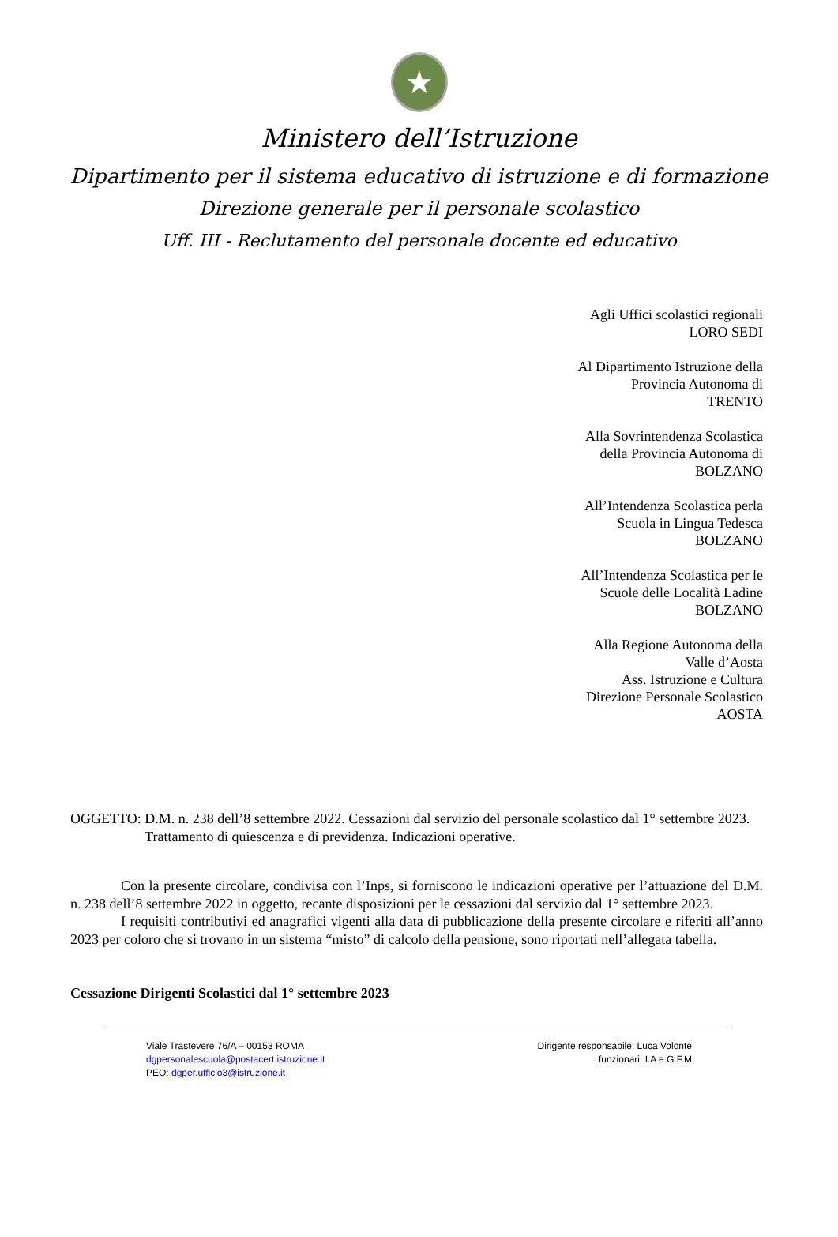★
Ministero dell’Istruzione
Dipartimento per il sistema educativo di istruzione e di formazione
Direzione generale per il personale scolastico
Uff. III - Reclutamento del personale docente ed educativo
Agli Uffici scolastici regionali
LORO SEDI
Al Dipartimento Istruzione della
Provincia Autonoma di
TRENTO
Alla Sovrintendenza Scolastica
della Provincia Autonoma di
BOLZANO
All’Intendenza Scolastica perla
Scuola in Lingua Tedesca
BOLZANO
All’Intendenza Scolastica per le
Scuole delle Località Ladine
BOLZANO
Alla Regione Autonoma della
Valle d’Aosta
Ass. Istruzione e Cultura
Direzione Personale Scolastico
AOSTA
OGGETTO: D.M. n. 238 dell’8 settembre 2022. Cessazioni dal servizio del personale scolastico dal 1° settembre 2023. Trattamento di quiescenza e di previdenza. Indicazioni operative.
Con la presente circolare, condivisa con l’Inps, si forniscono le indicazioni operative per l’attuazione del D.M. n. 238 dell’8 settembre 2022 in oggetto, recante disposizioni per le cessazioni dal servizio dal 1° settembre 2023.
I requisiti contributivi ed anagrafici vigenti alla data di pubblicazione della presente circolare e riferiti all’anno 2023 per coloro che si trovano in un sistema “misto” di calcolo della pensione, sono riportati nell’allegata tabella.
Cessazione Dirigenti Scolastici dal 1° settembre 2023
Viale Trastevere 76/A – 00153 ROMA
dgpersonalescuola@postacert.istruzione.it
PEO: dgper.ufficio3@istruzione.it
Dirigente responsabile: Luca Volonté
funzionari: I.A e G.F.M